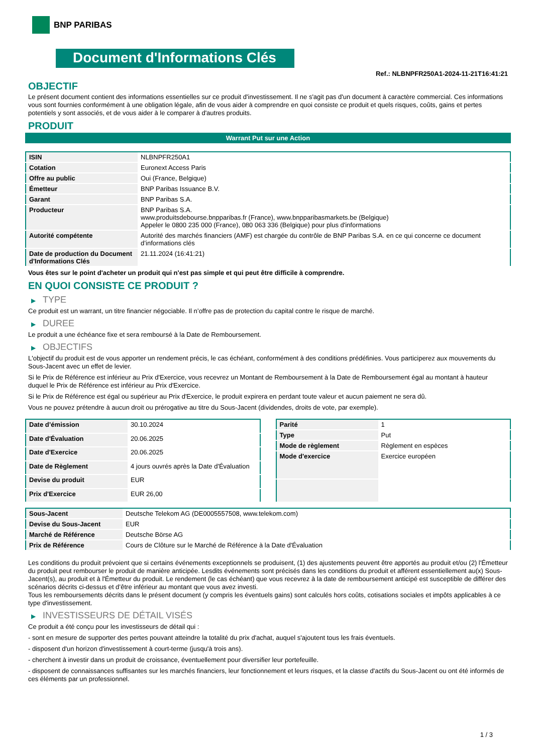BNP PARIBAS
Document d'Informations Clés
Ref.: NLBNPFR250A1-2024-11-21T16:41:21
OBJECTIF
Le présent document contient des informations essentielles sur ce produit d'investissement. Il ne s'agit pas d'un document à caractère commercial. Ces informations vous sont fournies conformément à une obligation légale, afin de vous aider à comprendre en quoi consiste ce produit et quels risques, coûts, gains et pertes potentiels y sont associés, et de vous aider à le comparer à d'autres produits.
PRODUIT
Warrant Put sur une Action
| ISIN | NLBNPFR250A1 |
| Cotation | Euronext Access Paris |
| Offre au public | Oui (France, Belgique) |
| Émetteur | BNP Paribas Issuance B.V. |
| Garant | BNP Paribas S.A. |
| Producteur | BNP Paribas S.A. www.produitsdebourse.bnpparibas.fr (France), www.bnpparibasmarkets.be (Belgique) Appeler le 0800 235 000 (France), 080 063 336 (Belgique) pour plus d'informations |
| Autorité compétente | Autorité des marchés financiers (AMF) est chargée du contrôle de BNP Paribas S.A. en ce qui concerne ce document d’informations clés |
| Date de production du Document d'Informations Clés | 21.11.2024 (16:41:21) |
Vous êtes sur le point d'acheter un produit qui n'est pas simple et qui peut être difficile à comprendre.
EN QUOI CONSISTE CE PRODUIT ?
▶ TYPE
Ce produit est un warrant, un titre financier négociable. Il n’offre pas de protection du capital contre le risque de marché.
▶ DUREE
Le produit a une échéance fixe et sera remboursé à la Date de Remboursement.
▶ OBJECTIFS
L'objectif du produit est de vous apporter un rendement précis, le cas échéant, conformément à des conditions prédéfinies. Vous participerez aux mouvements du Sous-Jacent avec un effet de levier.
Si le Prix de Référence est inférieur au Prix d'Exercice, vous recevrez un Montant de Remboursement à la Date de Remboursement égal au montant à hauteur duquel le Prix de Référence est inférieur au Prix d'Exercice.
Si le Prix de Référence est égal ou supérieur au Prix d'Exercice, le produit expirera en perdant toute valeur et aucun paiement ne sera dû.
Vous ne pouvez prétendre à aucun droit ou prérogative au titre du Sous-Jacent (dividendes, droits de vote, par exemple).
| Date d’émission | 30.10.2024 |
| Date d'Évaluation | 20.06.2025 |
| Date d'Exercice | 20.06.2025 |
| Date de Règlement | 4 jours ouvrés après la Date d'Évaluation |
| Devise du produit | EUR |
| Prix d'Exercice | EUR 26,00 |
| Parité | 1 |
| Type | Put |
| Mode de règlement | Règlement en espèces |
| Mode d'exercice | Exercice européen |
| Sous-Jacent | Deutsche Telekom AG (DE0005557508, www.telekom.com) |
| Devise du Sous-Jacent | EUR |
| Marché de Référence | Deutsche Börse AG |
| Prix de Référence | Cours de Clôture sur le Marché de Référence à la Date d'Évaluation |
Les conditions du produit prévoient que si certains événements exceptionnels se produisent, (1) des ajustements peuvent être apportés au produit et/ou (2) l'Émetteur du produit peut rembourser le produit de manière anticipée. Lesdits événements sont précisés dans les conditions du produit et afférent essentiellement au(x) Sous-Jacent(s), au produit et à l'Émetteur du produit. Le rendement (le cas échéant) que vous recevrez à la date de remboursement anticipé est susceptible de différer des scénarios décrits ci-dessus et d’être inférieur au montant que vous avez investi.
Tous les remboursements décrits dans le présent document (y compris les éventuels gains) sont calculés hors coûts, cotisations sociales et impôts applicables à ce type d'investissement.
▶ INVESTISSEURS DE DÉTAIL VISÉS
Ce produit a été conçu pour les investisseurs de détail qui :
- sont en mesure de supporter des pertes pouvant atteindre la totalité du prix d'achat, auquel s'ajoutent tous les frais éventuels.
- disposent d'un horizon d'investissement à court-terme (jusqu'à trois ans).
- cherchent à investir dans un produit de croissance, éventuellement pour diversifier leur portefeuille.
- disposent de connaissances suffisantes sur les marchés financiers, leur fonctionnement et leurs risques, et la classe d'actifs du Sous-Jacent ou ont été informés de ces éléments par un professionnel.
1 / 3